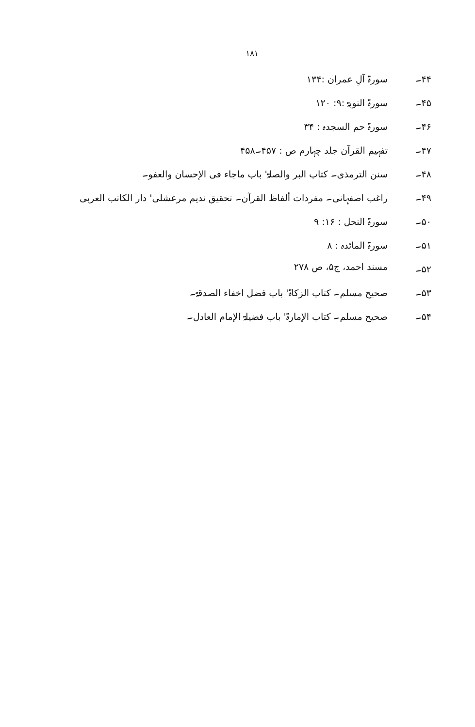۱۸۱
۴۴۔ سورۃ آلِ عمران :۱۳۴
۴۵۔ سورۃ التوبۃ :۹: ۱۲۰
۴۶۔ سورۃ حم السجدہ : ۳۴
۴۷۔ تفہیم القرآن جلد چہارم ص : ۴۵۷۔۴۵۸
۴۸۔ سنن الترمذی۔ کتاب البر والصلۃ' باب ماجاء فی الإحسان والعفو۔
۴۹۔ راغب اصفہانی۔ مفردات ألفاظ القرآن۔ تحقیق ندیم مرعشلی' دار الکاتب العربی
۵۰۔ سورۃ النحل : ۱۶: ۹
۵۱۔ سورۃ المائدہ : ۸
۵۲۔ مسند احمد، ج۵، ص ۲۷۸
۵۳۔ صحیح مسلم۔ کتاب الزکاۃ' باب فضل اخفاء الصدقۃ۔
۵۴۔ صحیح مسلم۔ کتاب الإمارۃ' باب فضیلۃ الإمام العادل۔